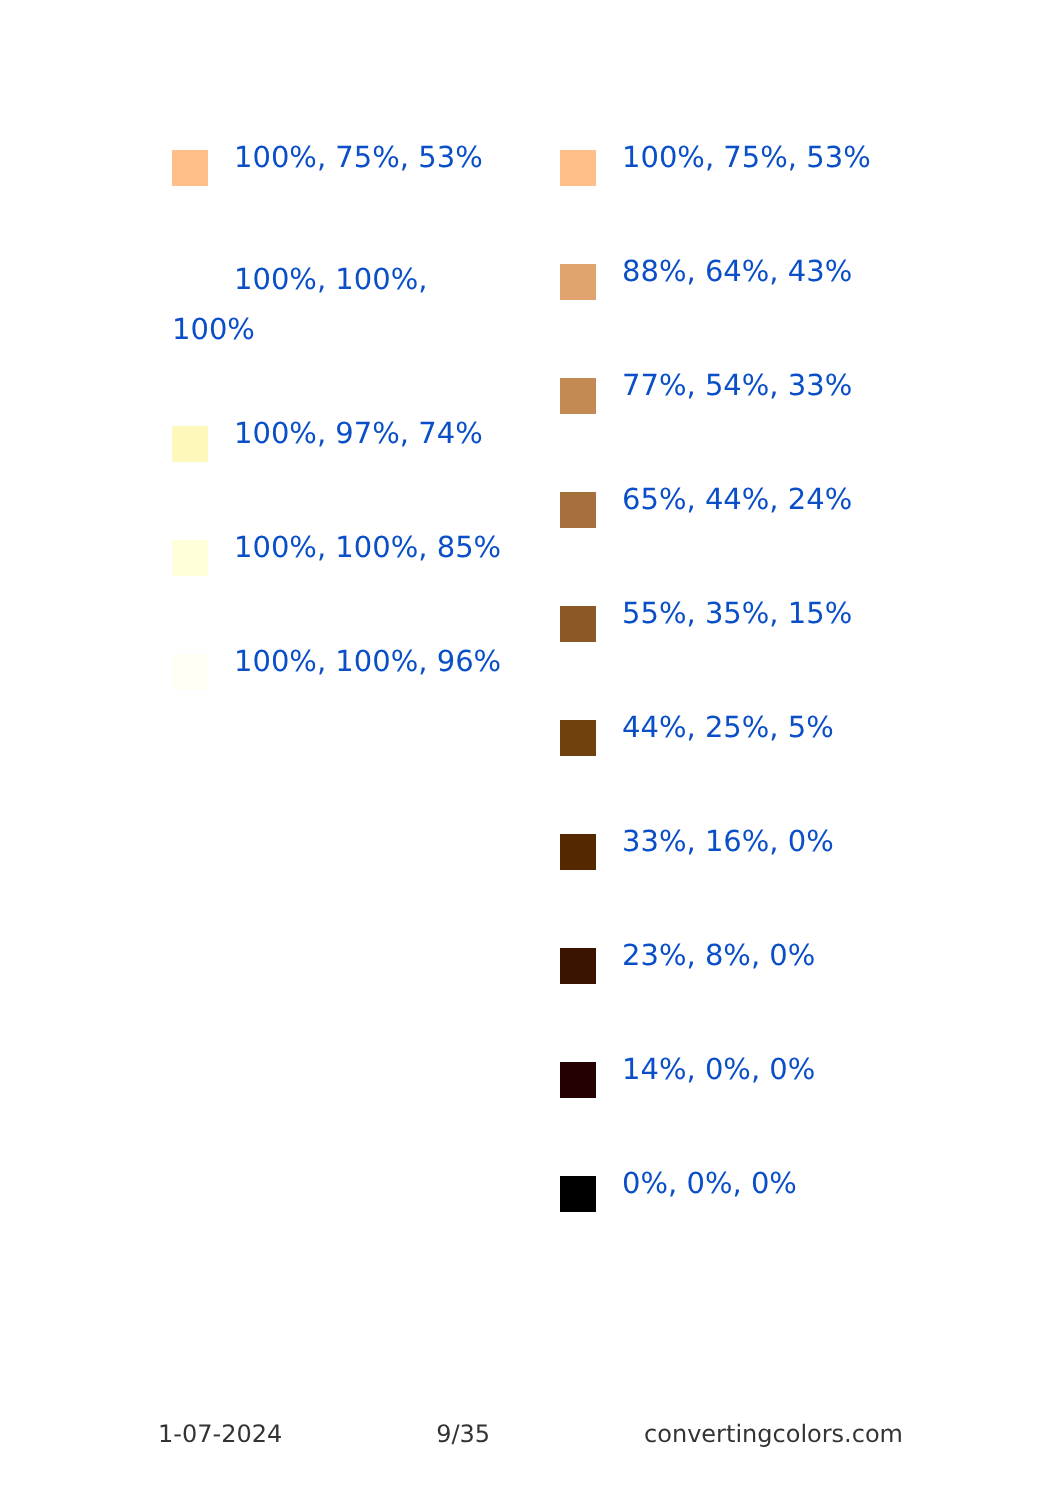100%, 75%, 53%
100%, 100%,
100%
100%, 97%, 74%
100%, 100%, 85%
100%, 100%, 96%
100%, 75%, 53%
88%, 64%, 43%
77%, 54%, 33%
65%, 44%, 24%
55%, 35%, 15%
44%, 25%, 5%
33%, 16%, 0%
23%, 8%, 0%
14%, 0%, 0%
0%, 0%, 0%
1-07-2024 9/35 convertingcolors.com